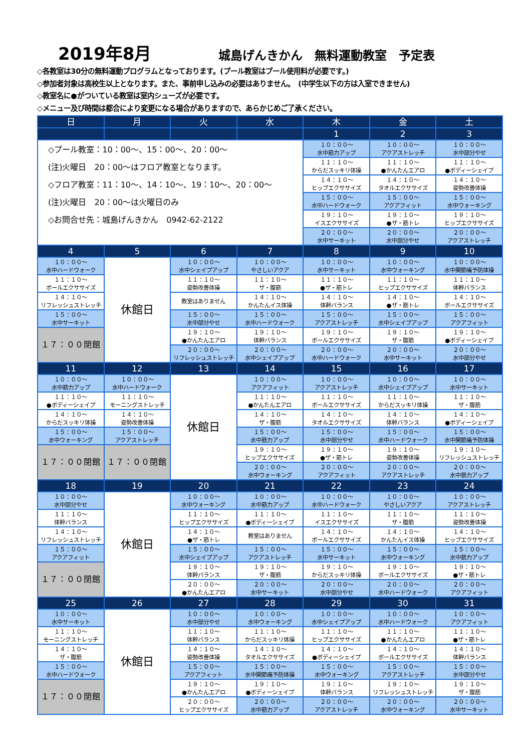2019年8月 城島げんきかん　無料運動教室　予定表
◇各教室は30分の無料運動プログラムとなっております。(プール教室はプール使用料が必要です。)
◇参加者対象は高校生以上となります。また、事前申し込みの必要はありません。　(中学生以下の方は入室できません)
◇教室名に●がついている教室は室内シューズが必要です。
◇メニュー及び時間は都合により変更になる場合がありますので、あらかじめご了承ください。
| 日 | 月 | 火 | 水 | 木 | 金 | 土 |
| --- | --- | --- | --- | --- | --- | --- |
| | | | | 1 | 2 | 3 |
| ◇プール教室：10：00～、15：00～、20：00～ (注)火曜日 20：00～はフロア教室となります。 ◇フロア教室：11：10～、14：10～、19：10～、20：00～ (注)火曜日 20：00～は火曜日のみ ◇お問合せ先：城島げんきかん 0942-62-2122 | | | | １０：００～ 水中筋力アップ | １０：００～ アクアストレッチ | １０：００～ 水中部分やせ |
| | | | | １１：１０～ からだスッキリ体操 | １１：１０～ ●かんたんエアロ | １１：１０～ ●ボディーシェイプ |
| | | | | １４：１０～ ヒップエクササイズ | １４：１０～ タオルエクササイズ | １４：１０～ 姿勢改善体操 |
| | | | | １５：００～ 水中ハードウォーク | １５：００～ アクアフィット | １５：００～ 水中ウォーキング |
| | | | | １９：１０～ イスエクササイズ | １９：１０～ ●ザ・筋トレ | １９：１０～ ヒップエクササイズ |
| | | | | ２０：００～ 水中サーキット | ２０：００～ 水中部分やせ | ２０：００～ アクアストレッチ |
| 4 | 5 | 6 | 7 | 8 | 9 | 10 |
| １０：００～ 水中ハードウォーク | 休館日 | １０：００～ 水中シェイプアップ | １０：００～ やさしいアクア | １０：００～ 水中サーキット | １０：００～ 水中ウォーキング | １０：００～ 水中関節痛予防体操 |
| １１：１０～ ボールエクササイズ | | １１：１０～ 姿勢改善体操 | １１：１０～ ザ・腹筋 | １１：１０～ ●ザ・筋トレ | １１：１０～ ヒップエクササイズ | １１：１０～ 体幹バランス |
| １４：１０～ リフレッシュストレッチ | | 教室はありません | １４：１０～ かんたんイス体操 | １４：１０～ 体幹バランス | １４：１０～ ●ザ・筋トレ | １４：１０～ ボールエクササイズ |
| １５：００～ 水中サーキット | | １５：００～ 水中部分やせ | １５：００～ 水中ハードウォーク | １５：００～ アクアストレッチ | １５：００～ 水中シェイプアップ | １５：００～ アクアフィット |
| １７：００閉館 | | １９：１０～ ●かんたんエアロ | １９：１０～ 体幹バランス | １９：１０～ ボールエクササイズ | １９：１０～ ザ・腹筋 | １９：１０～ ●ボディーシェイプ |
| | | ２０：００～ リフレッシュストレッチ | ２０：００～ 水中シェイプアップ | ２０：００～ 水中ハードウォーク | ２０：００～ 水中サーキット | ２０：００～ 水中部分やせ |
| 11 | 12 | 13 | 14 | 15 | 16 | 17 |
| １０：００～ 水中筋力アップ | １０：００～ 水中ハードウォーク | 休館日 | １０：００～ アクアフィット | １０：００～ アクアストレッチ | １０：００～ 水中シェイプアップ | １０：００～ 水中サーキット |
| １１：１０～ ●ボディーシェイプ | １１：１０～ モーニングストレッチ | | １１：１０～ ●かんたんエアロ | １１：１０～ ボールエクササイズ | １１：１０～ からだスッキリ体操 | １１：１０～ ザ・腹筋 |
| １４：１０～ からだスッキリ体操 | １４：１０～ 姿勢改善体操 | | １４：１０～ ザ・腹筋 | １４：１０～ タオルエクササイズ | １４：１０～ 体幹バランス | １４：１０～ ●ボディーシェイプ |
| １５：００～ 水中ウォーキング | １５：００～ アクアストレッチ | | １５：００～ 水中筋力アップ | １５：００～ 水中部分やせ | １５：００～ 水中ハードウォーク | １５：００～ 水中関節痛予防体操 |
| １７：００閉館 | １７：００閉館 | | １９：１０～ ヒップエクササイズ | １９：１０～ ●ザ・筋トレ | １９：１０～ 姿勢改善体操 | １９：１０～ リフレッシュストレッチ |
| | | | ２０：００～ 水中ウォーキング | ２０：００～ アクアフィット | ２０：００～ アクアストレッチ | ２０：００～ 水中筋力アップ |
| 18 | 19 | 20 | 21 | 22 | 23 | 24 |
| １０：００～ 水中部分やせ | 休館日 | １０：００～ 水中ウォーキング | １０：００～ 水中筋力アップ | １０：００～ 水中ハードウォーク | １０：００～ やさしいアクア | １０：００～ アクアストレッチ |
| １１：１０～ 体幹バランス | | １１：１０～ ヒップエクササイズ | １１：１０～ ●ボディーシェイプ | １１：１０～ イスエクササイズ | １１：１０～ ザ・腹筋 | １１：１０～ 姿勢改善体操 |
| １４：１０～ リフレッシュストレッチ | | １４：１０～ ●ザ・筋トレ | 教室はありません | １４：１０～ ボールエクササイズ | １４：１０～ かんたんイス体操 | １４：１０～ ヒップエクササイズ |
| １５：００～ アクアフィット | | １５：００～ 水中シェイプアップ | １５：００～ アクアストレッチ | １５：００～ 水中サーキット | １５：００～ 水中ウォーキング | １５：００～ 水中筋力アップ |
| １７：００閉館 | | １９：１０～ 体幹バランス | １９：１０～ ザ・腹筋 | １９：１０～ からだスッキリ体操 | １９：１０～ ボールエクササイズ | １９：１０～ ●ザ・筋トレ |
| | | ２０：００～ ●かんたんエアロ | ２０：００～ 水中サーキット | ２０：００～ 水中部分やせ | ２０：００～ 水中ハードウォーク | ２０：００～ アクアフィット |
| 25 | 26 | 27 | 28 | 29 | 30 | 31 |
| １０：００～ 水中サーキット | 休館日 | １０：００～ 水中部分やせ | １０：００～ 水中ウォーキング | １０：００～ 水中シェイプアップ | １０：００～ 水中ハードウォーク | １０：００～ アクアフィット |
| １１：１０～ モーニングストレッチ | | １１：１０～ 体幹バランス | １１：１０～ からだスッキリ体操 | １１：１０～ ヒップエクササイズ | １１：１０～ ●かんたんエアロ | １１：１０～ ●ザ・筋トレ |
| １４：１０～ ザ・腹筋 | | １４：１０～ 姿勢改善体操 | １４：１０～ タオルエクササイズ | １４：１０～ ●ボディーシェイプ | １４：１０～ ボールエクササイズ | １４：１０～ 体幹バランス |
| １５：００～ 水中ハードウォーク | | １５：００～ アクアフィット | １５：００～ 水中関節痛予防体操 | １５：００～ 水中ウォーキング | １５：００～ アクアストレッチ | １５：００～ 水中部分やせ |
| １７：００閉館 | | １９：１０～ ●かんたんエアロ | １９：１０～ ●ボディーシェイプ | １９：１０～ 体幹バランス | １９：１０～ リフレッシュストレッチ | １９：１０～ ザ・腹筋 |
| | | ２０：００～ ヒップエクササイズ | ２０：００～ 水中筋力アップ | ２０：００～ アクアストレッチ | ２０：００～ 水中ウォーキング | ２０：００～ 水中サーキット |